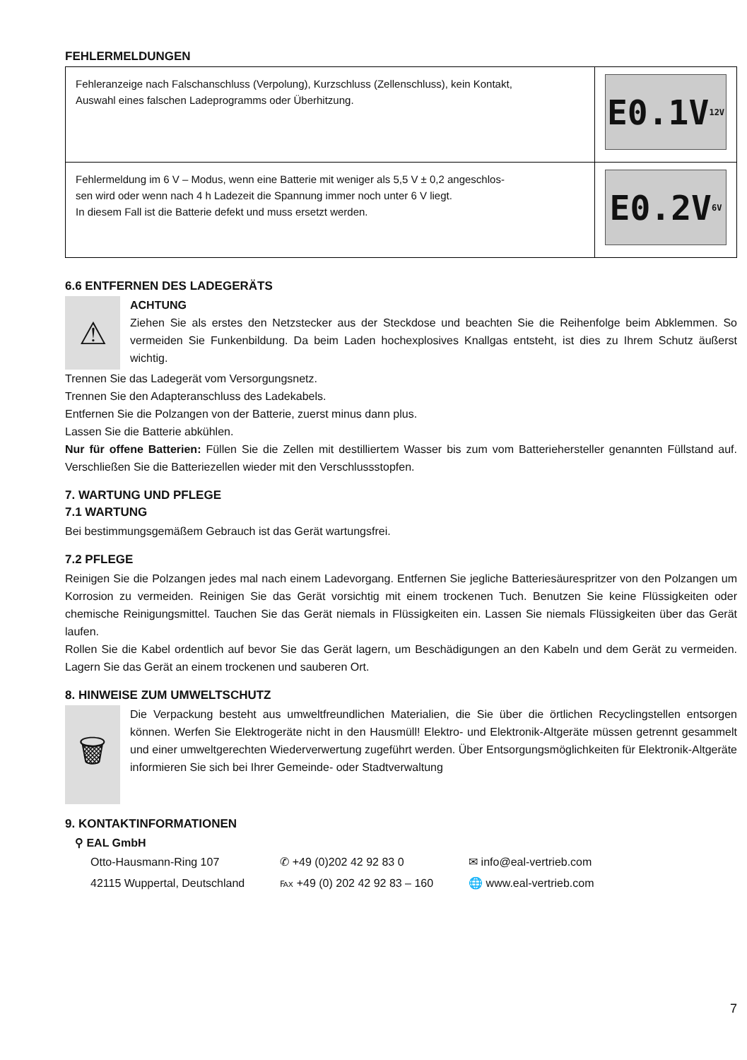FEHLERMELDUNGEN
| Fehleranzeige nach Falschanschluss (Verpolung), Kurzschluss (Zellenschluss), kein Kontakt, Auswahl eines falschen Ladeprogramms oder Überhitzung. | E0.1V 12V |
| Fehlermeldung im 6 V – Modus, wenn eine Batterie mit weniger als 5,5 V ± 0,2 angeschlos- sen wird oder wenn nach 4 h Ladezeit die Spannung immer noch unter 6 V liegt. In diesem Fall ist die Batterie defekt und muss ersetzt werden. | E0.2V 6V |
6.6 ENTFERNEN DES LADEGERÄTS
⚠
ACHTUNG
Ziehen Sie als erstes den Netzstecker aus der Steckdose und beachten Sie die Reihenfolge beim Abklemmen. So vermeiden Sie Funkenbildung. Da beim Laden hochexplosives Knallgas entsteht, ist dies zu Ihrem Schutz äußerst wichtig.
Trennen Sie das Ladegerät vom Versorgungsnetz.
Trennen Sie den Adapteranschluss des Ladekabels.
Entfernen Sie die Polzangen von der Batterie, zuerst minus dann plus.
Lassen Sie die Batterie abkühlen.
Nur für offene Batterien: Füllen Sie die Zellen mit destilliertem Wasser bis zum vom Batteriehersteller genannten Füllstand auf. Verschließen Sie die Batteriezellen wieder mit den Verschlussstopfen.
7. WARTUNG UND PFLEGE
7.1 WARTUNG
Bei bestimmungsgemäßem Gebrauch ist das Gerät wartungsfrei.
7.2 PFLEGE
Reinigen Sie die Polzangen jedes mal nach einem Ladevorgang. Entfernen Sie jegliche Batteriesäurespritzer von den Polzangen um Korrosion zu vermeiden. Reinigen Sie das Gerät vorsichtig mit einem trockenen Tuch. Benutzen Sie keine Flüssigkeiten oder chemische Reinigungsmittel. Tauchen Sie das Gerät niemals in Flüssigkeiten ein. Lassen Sie niemals Flüssigkeiten über das Gerät laufen.
Rollen Sie die Kabel ordentlich auf bevor Sie das Gerät lagern, um Beschädigungen an den Kabeln und dem Gerät zu vermeiden. Lagern Sie das Gerät an einem trockenen und sauberen Ort.
8. HINWEISE ZUM UMWELTSCHUTZ
🗑
Die Verpackung besteht aus umweltfreundlichen Materialien, die Sie über die örtlichen Recyclingstellen entsorgen können. Werfen Sie Elektrogeräte nicht in den Hausmüll! Elektro- und Elektronik-Altgeräte müssen getrennt gesammelt und einer umweltgerechten Wiederverwertung zugeführt werden. Über Entsorgungsmöglichkeiten für Elektronik-Altgeräte informieren Sie sich bei Ihrer Gemeinde- oder Stadtverwaltung
9. KONTAKTINFORMATIONEN
⚲ EAL GmbH
Otto-Hausmann-Ring 107
42115 Wuppertal, Deutschland
✆ +49 (0)202 42 92 83 0
℻ +49 (0) 202 42 92 83 – 160
✉ info@eal-vertrieb.com
🌐 www.eal-vertrieb.com
7